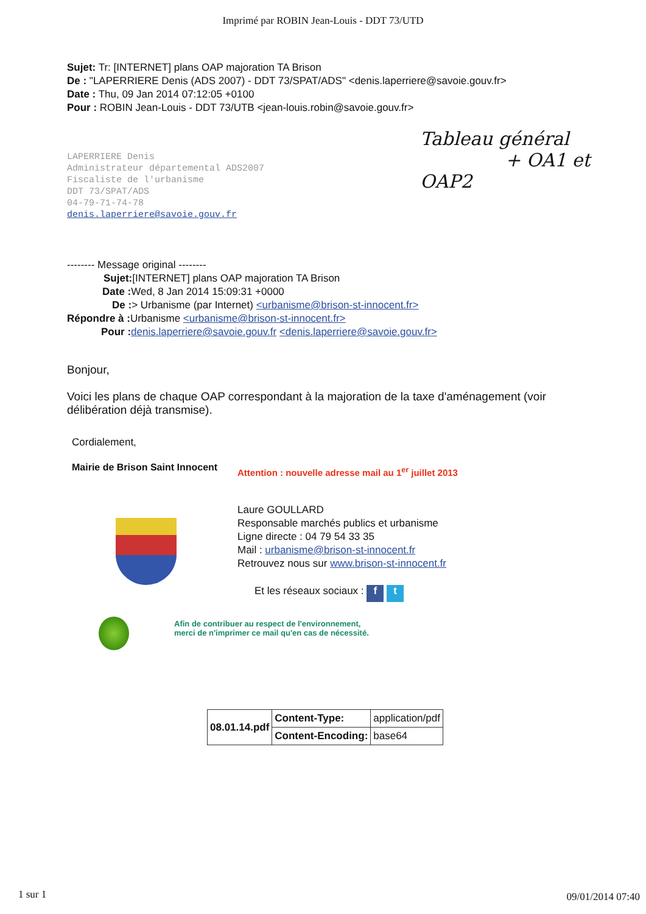Imprimé par ROBIN Jean-Louis - DDT 73/UTD
Sujet: Tr: [INTERNET] plans OAP majoration TA Brison
De : "LAPERRIERE Denis (ADS 2007) - DDT 73/SPAT/ADS" <denis.laperriere@savoie.gouv.fr>
Date : Thu, 09 Jan 2014 07:12:05 +0100
Pour : ROBIN Jean-Louis - DDT 73/UTB <jean-louis.robin@savoie.gouv.fr>
Tableau général
+ OA1 et OAP2
LAPERRIERE Denis
Administrateur départemental ADS2007
Fiscaliste de l'urbanisme
DDT 73/SPAT/ADS
04-79-71-74-78
denis.laperriere@savoie.gouv.fr
-------- Message original --------
Sujet:[INTERNET] plans OAP majoration TA Brison
Date : Wed, 8 Jan 2014 15:09:31 +0000
De :> Urbanisme (par Internet) <urbanisme@brison-st-innocent.fr>
Répondre à : Urbanisme <urbanisme@brison-st-innocent.fr>
Pour : denis.laperriere@savoie.gouv.fr <denis.laperriere@savoie.gouv.fr>
Bonjour,
Voici les plans de chaque OAP correspondant à la majoration de la taxe d'aménagement (voir délibération déjà transmise).
Cordialement,
Mairie de Brison Saint Innocent
Attention : nouvelle adresse mail au 1<sup>er</sup> juillet 2013
Laure GOULLARD
Responsable marchés publics et urbanisme
Ligne directe : 04 79 54 33 35
Mail : urbanisme@brison-st-innocent.fr
Retrouvez nous sur www.brison-st-innocent.fr
Et les réseaux sociaux : f t
Afin de contribuer au respect de l'environnement,
merci de n'imprimer ce mail qu'en cas de nécessité.
| 08.01.14.pdf | Content-Type: | application/pdf |
| | Content-Encoding: | base64 |
1 sur 1 09/01/2014 07:40